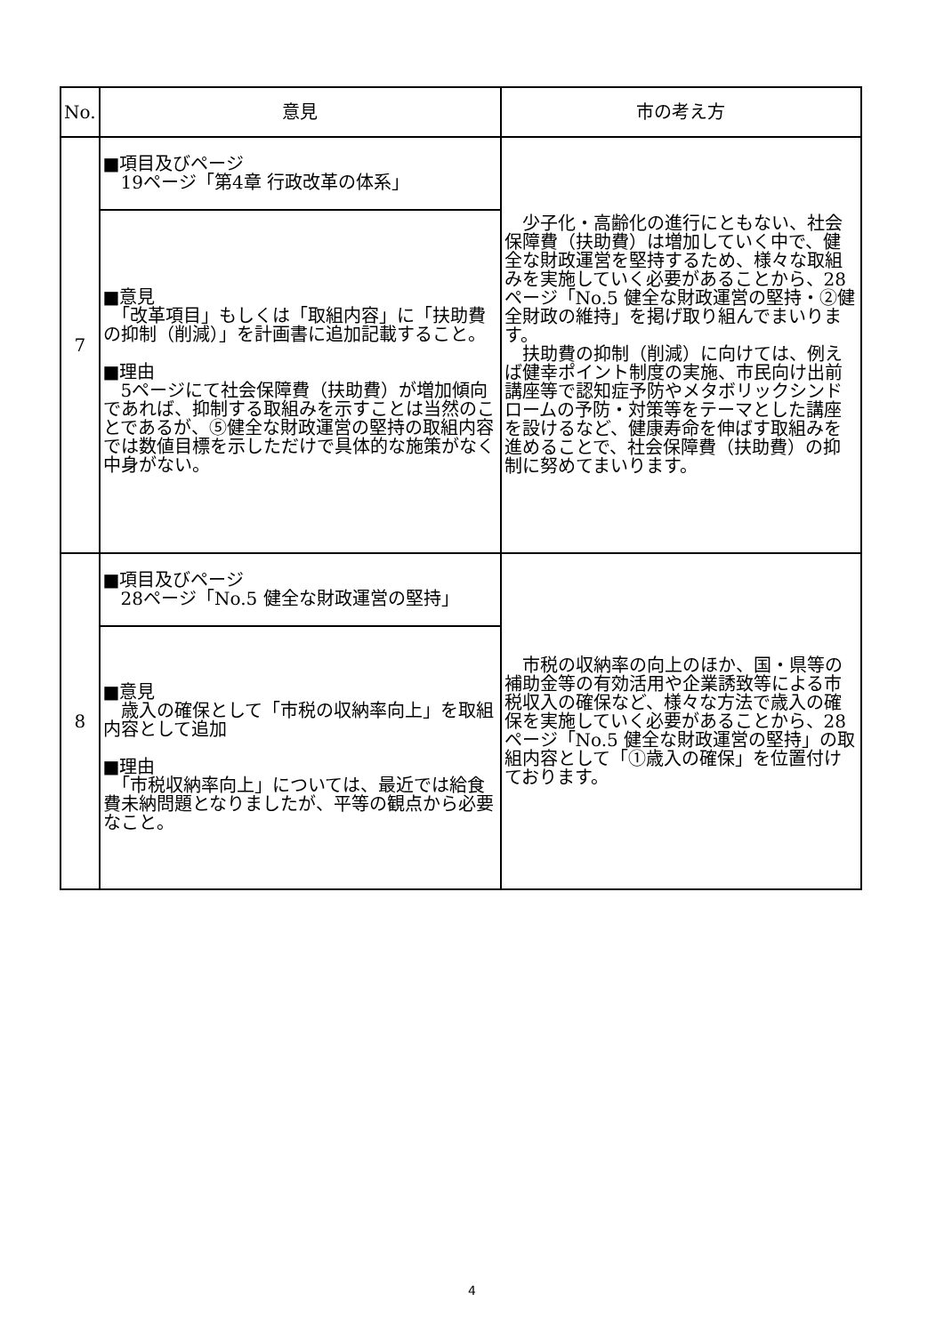| No. | 意見 | 市の考え方 |
| --- | --- | --- |
| 7 | ■項目及びページ 19ページ「第4章 行政改革の体系」 | 少子化・高齢化の進行にともない、社会保障費（扶助費）は増加していく中で、健全な財政運営を堅持するため、様々な取組みを実施していく必要があることから、28ページ「No.5 健全な財政運営の堅持・②健全財政の維持」を掲げ取り組んでまいります。 扶助費の抑制（削減）に向けては、例えば健幸ポイント制度の実施、市民向け出前講座等で認知症予防やメタボリックシンドロームの予防・対策等をテーマとした講座を設けるなど、健康寿命を伸ばす取組みを進めることで、社会保障費（扶助費）の抑制に努めてまいります。 |
| | ■意見 「改革項目」もしくは「取組内容」に「扶助費の抑制（削減）」を計画書に追加記載すること。 ■理由 5ページにて社会保障費（扶助費）が増加傾向であれば、抑制する取組みを示すことは当然のことであるが、⑤健全な財政運営の堅持の取組内容では数値目標を示しただけで具体的な施策がなく中身がない。 | |
| 8 | ■項目及びページ 28ページ「No.5 健全な財政運営の堅持」 | 市税の収納率の向上のほか、国・県等の補助金等の有効活用や企業誘致等による市税収入の確保など、様々な方法で歳入の確保を実施していく必要があることから、28ページ「No.5 健全な財政運営の堅持」の取組内容として「①歳入の確保」を位置付けております。 |
| | ■意見 歳入の確保として「市税の収納率向上」を取組内容として追加 ■理由 「市税収納率向上」については、最近では給食費未納問題となりましたが、平等の観点から必要なこと。 | |
4